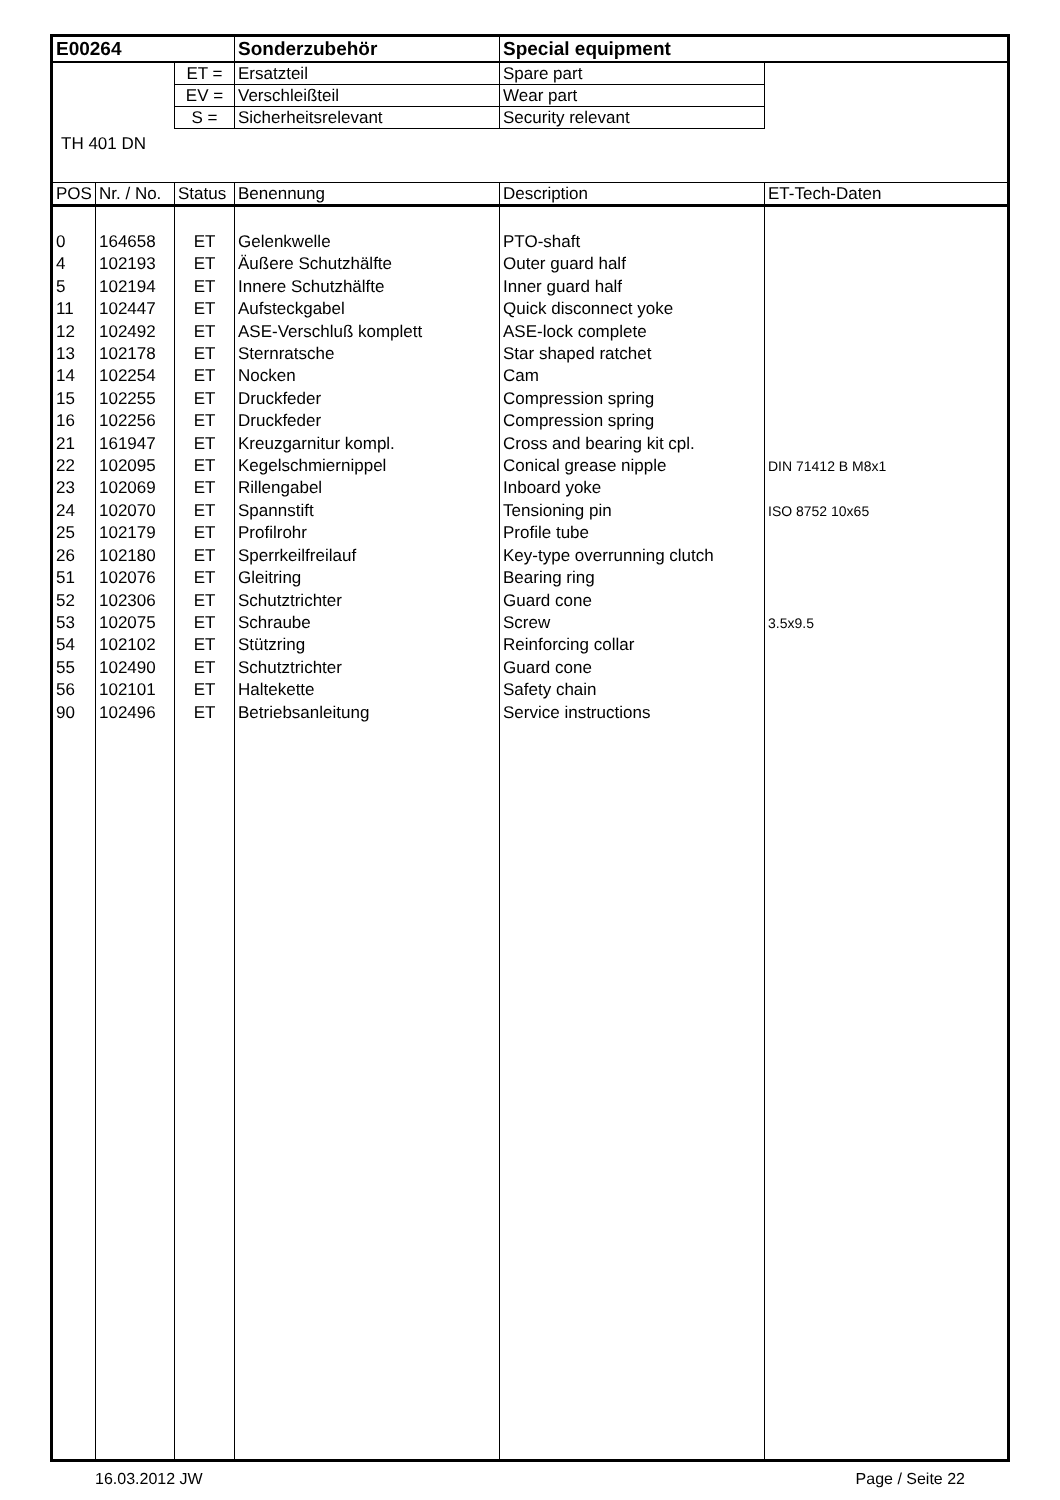| E00264 | | | Sonderzubehör | Special equipment | |
| | | ET = | Ersatzteil | Spare part | |
| | | EV = | Verschleißteil | Wear part | |
| | | S = | Sicherheitsrelevant | Security relevant | |
| TH 401 DN | | | | | |
| POS | Nr. / No. | Status | Benennung | Description | ET-Tech-Daten |
| 0 | 164658 | ET | Gelenkwelle | PTO-shaft | |
| 4 | 102193 | ET | Äußere Schutzhälfte | Outer guard half | |
| 5 | 102194 | ET | Innere Schutzhälfte | Inner guard half | |
| 11 | 102447 | ET | Aufsteckgabel | Quick disconnect yoke | |
| 12 | 102492 | ET | ASE-Verschluß komplett | ASE-lock complete | |
| 13 | 102178 | ET | Sternratsche | Star shaped ratchet | |
| 14 | 102254 | ET | Nocken | Cam | |
| 15 | 102255 | ET | Druckfeder | Compression spring | |
| 16 | 102256 | ET | Druckfeder | Compression spring | |
| 21 | 161947 | ET | Kreuzgarnitur kompl. | Cross and bearing kit cpl. | |
| 22 | 102095 | ET | Kegelschmiernippel | Conical grease nipple | DIN 71412 B M8x1 |
| 23 | 102069 | ET | Rillengabel | Inboard yoke | |
| 24 | 102070 | ET | Spannstift | Tensioning pin | ISO 8752 10x65 |
| 25 | 102179 | ET | Profilrohr | Profile tube | |
| 26 | 102180 | ET | Sperrkeilfreilauf | Key-type overrunning clutch | |
| 51 | 102076 | ET | Gleitring | Bearing ring | |
| 52 | 102306 | ET | Schutztrichter | Guard cone | |
| 53 | 102075 | ET | Schraube | Screw | 3.5x9.5 |
| 54 | 102102 | ET | Stützring | Reinforcing collar | |
| 55 | 102490 | ET | Schutztrichter | Guard cone | |
| 56 | 102101 | ET | Haltekette | Safety chain | |
| 90 | 102496 | ET | Betriebsanleitung | Service instructions | |
16.03.2012 JW Page / Seite 22